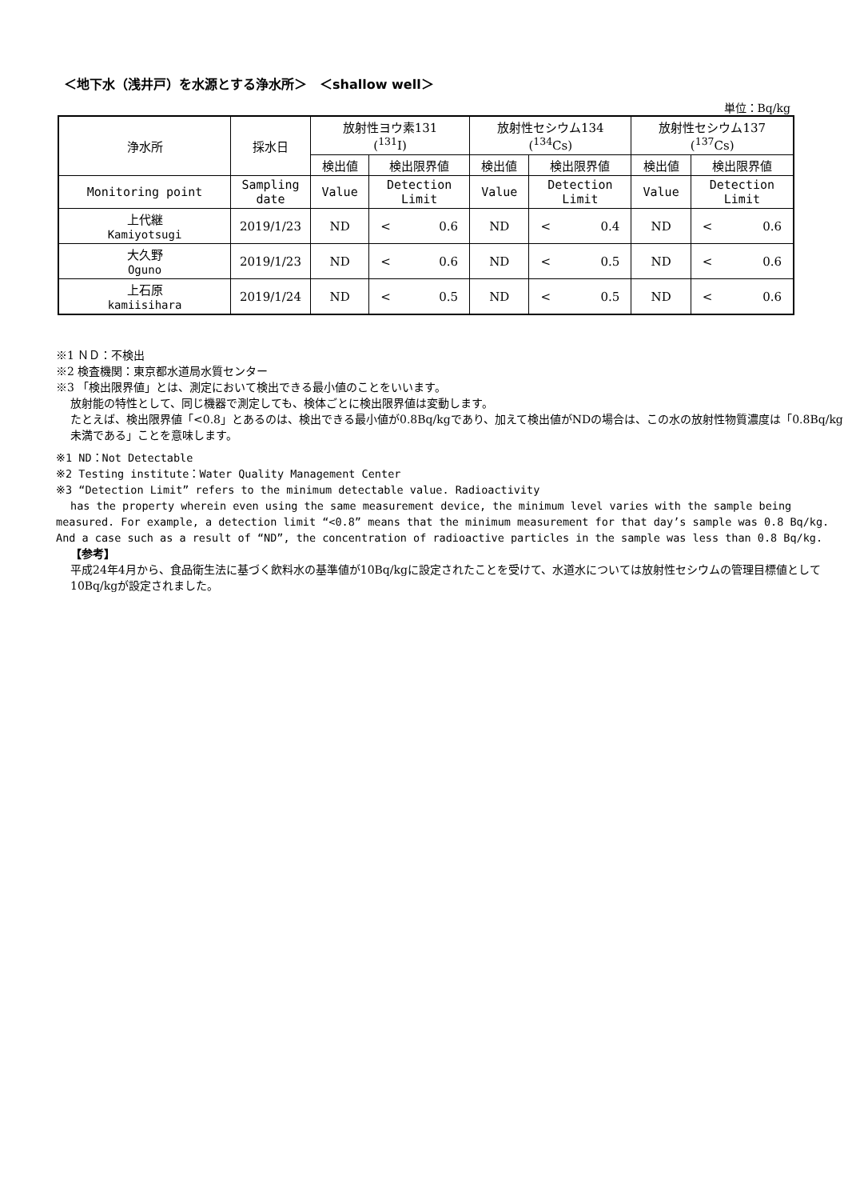＜地下水（浅井戸）を水源とする浄水所＞　＜shallow well＞
単位：Bq/kg
| 浄水所 | 採水日 | 放射性ヨウ素131 (<sup>131</sup>I) | | 放射性セシウム134 (<sup>134</sup>Cs) | | 放射性セシウム137 (<sup>137</sup>Cs) | |
| --- | --- | --- | --- | --- | --- | --- | --- |
| | | 検出値 | 検出限界値 | 検出値 | 検出限界値 | 検出値 | 検出限界値 |
| Monitoring point | Sampling date | Value | Detection Limit | Value | Detection Limit | Value | Detection Limit |
| 上代継 Kamiyotsugi | 2019/1/23 | ND | < 0.6 | ND | < 0.4 | ND | < 0.6 |
| 大久野 Oguno | 2019/1/23 | ND | < 0.6 | ND | < 0.5 | ND | < 0.6 |
| 上石原 kamiisihara | 2019/1/24 | ND | < 0.5 | ND | < 0.5 | ND | < 0.6 |
※1 ＮＤ：不検出
※2 検査機関：東京都水道局水質センター
※3 「検出限界値」とは、測定において検出できる最小値のことをいいます。
放射能の特性として、同じ機器で測定しても、検体ごとに検出限界値は変動します。
たとえば、検出限界値「<0.8」とあるのは、検出できる最小値が0.8Bq/kgであり、加えて検出値がNDの場合は、この水の放射性物質濃度は「0.8Bq/kg未満である」ことを意味します。
※1 ND：Not Detectable
※2 Testing institute：Water Quality Management Center
※3 “Detection Limit” refers to the minimum detectable value. Radioactivity
has the property wherein even using the same measurement device, the minimum level varies with the sample being measured. For example, a detection limit “<0.8” means that the minimum measurement for that day’s sample was 0.8 Bq/kg. And a case such as a result of “ND”, the concentration of radioactive particles in the sample was less than 0.8 Bq/kg.
【参考】
平成24年4月から、食品衛生法に基づく飲料水の基準値が10Bq/kgに設定されたことを受けて、水道水については放射性セシウムの管理目標値として10Bq/kgが設定されました。